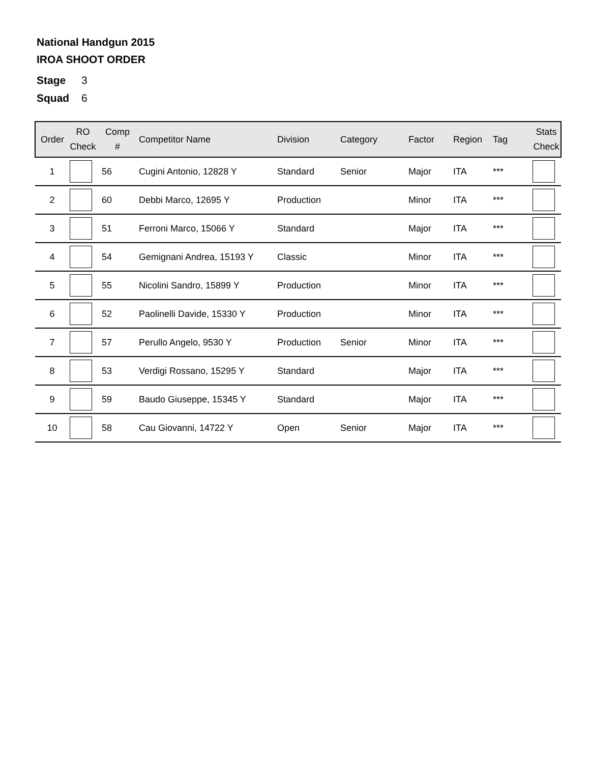National Handgun 2015
IROA SHOOT ORDER
Stage 3
Squad 6
| Order | RO Check | Comp # | Competitor Name | Division | Category | Factor | Region | Tag | Stats Check |
| --- | --- | --- | --- | --- | --- | --- | --- | --- | --- |
| 1 | | 56 | Cugini Antonio, 12828 Y | Standard | Senior | Major | ITA | *** | |
| 2 | | 60 | Debbi Marco, 12695 Y | Production | | Minor | ITA | *** | |
| 3 | | 51 | Ferroni Marco, 15066 Y | Standard | | Major | ITA | *** | |
| 4 | | 54 | Gemignani Andrea, 15193 Y | Classic | | Minor | ITA | *** | |
| 5 | | 55 | Nicolini Sandro, 15899 Y | Production | | Minor | ITA | *** | |
| 6 | | 52 | Paolinelli Davide, 15330 Y | Production | | Minor | ITA | *** | |
| 7 | | 57 | Perullo Angelo, 9530 Y | Production | Senior | Minor | ITA | *** | |
| 8 | | 53 | Verdigi Rossano, 15295 Y | Standard | | Major | ITA | *** | |
| 9 | | 59 | Baudo Giuseppe, 15345 Y | Standard | | Major | ITA | *** | |
| 10 | | 58 | Cau Giovanni, 14722 Y | Open | Senior | Major | ITA | *** | |